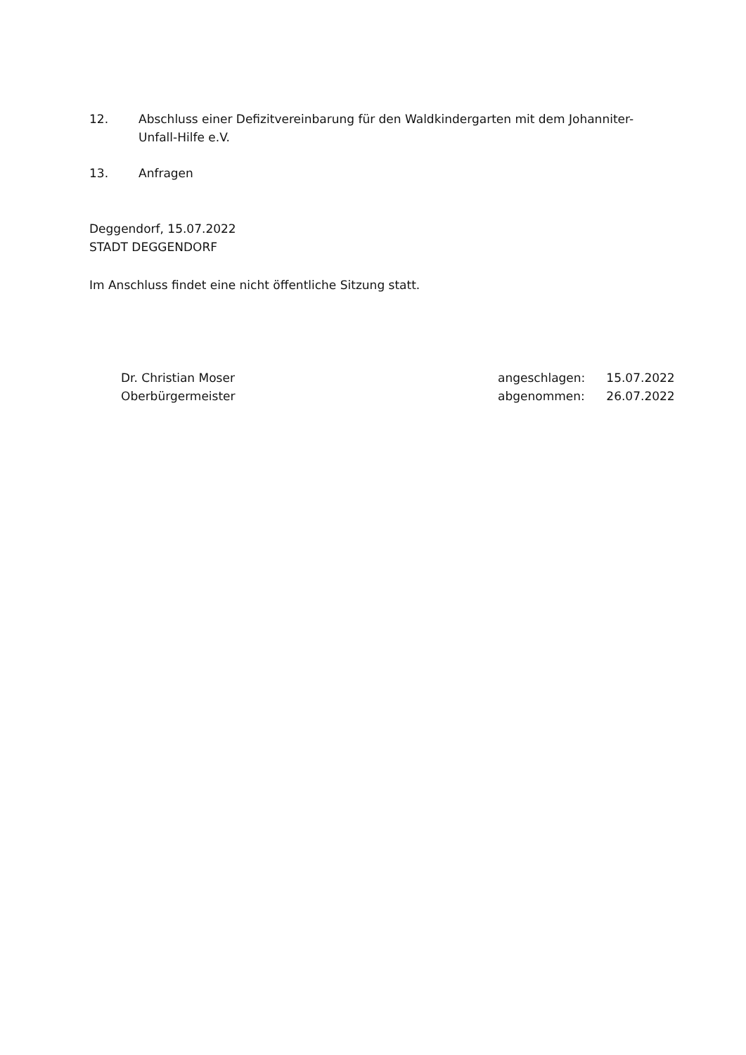12. Abschluss einer Defizitvereinbarung für den Waldkindergarten mit dem Johanniter-Unfall-Hilfe e.V.
13. Anfragen
Deggendorf, 15.07.2022
STADT DEGGENDORF
Im Anschluss findet eine nicht öffentliche Sitzung statt.
Dr. Christian Moser
Oberbürgermeister
| angeschlagen: | 15.07.2022 |
| abgenommen: | 26.07.2022 |